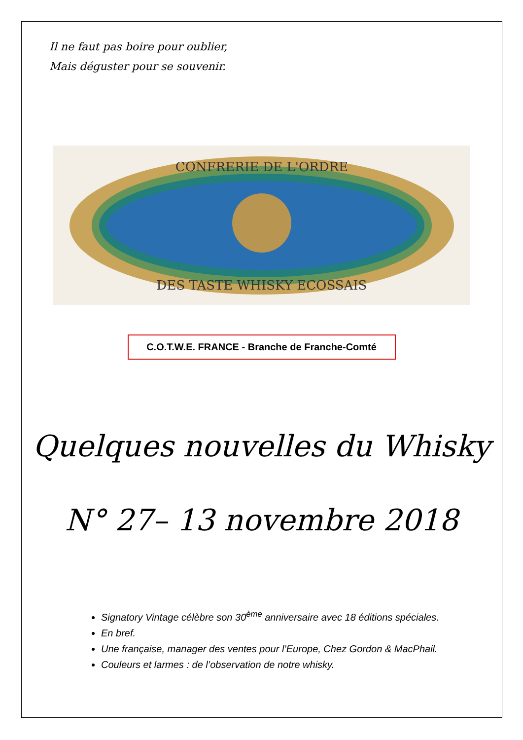Il ne faut pas boire pour oublier,
Mais déguster pour se souvenir.
CONFRERIE DE L'ORDRE
DES TASTE WHISKY ECOSSAIS
C.O.T.W.E. FRANCE - Branche de Franche-Comté
Quelques nouvelles du Whisky
N° 27– 13 novembre 2018
Signatory Vintage célèbre son 30<sup>ème</sup> anniversaire avec 18 éditions spéciales.
En bref.
Une française, manager des ventes pour l’Europe, Chez Gordon & MacPhail.
Couleurs et larmes : de l’observation de notre whisky.